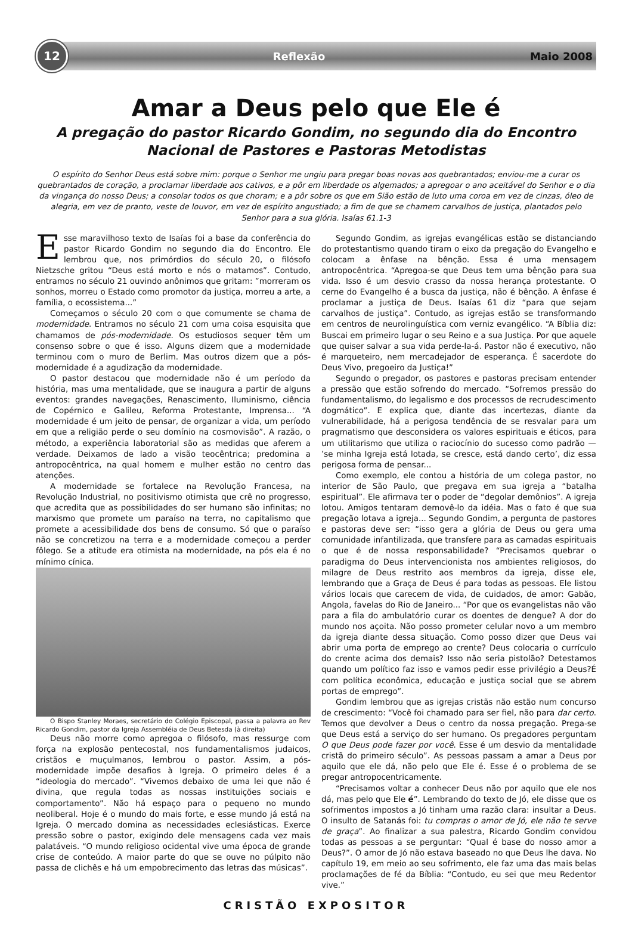12
Reflexão Maio 2008
Amar a Deus pelo que Ele é
A pregação do pastor Ricardo Gondim, no segundo dia do Encontro Nacional de Pastores e Pastoras Metodistas
O espírito do Senhor Deus está sobre mim: porque o Senhor me ungiu para pregar boas novas aos quebrantados; enviou-me a curar os quebrantados de coração, a proclamar liberdade aos cativos, e a pôr em liberdade os algemados; a apregoar o ano aceitável do Senhor e o dia da vingança do nosso Deus; a consolar todos os que choram; e a pôr sobre os que em Sião estão de luto uma coroa em vez de cinzas, óleo de alegria, em vez de pranto, veste de louvor, em vez de espírito angustiado; a fim de que se chamem carvalhos de justiça, plantados pelo Senhor para a sua glória. Isaías 61.1-3
Esse maravilhoso texto de Isaías foi a base da conferência do pastor Ricardo Gondim no segundo dia do Encontro. Ele lembrou que, nos primórdios do século 20, o filósofo Nietzsche gritou “Deus está morto e nós o matamos”. Contudo, entramos no século 21 ouvindo anônimos que gritam: ”morreram os sonhos, morreu o Estado como promotor da justiça, morreu a arte, a família, o ecossistema...”
Começamos o século 20 com o que comumente se chama de modernidade. Entramos no século 21 com uma coisa esquisita que chamamos de pós-modernidade. Os estudiosos sequer têm um consenso sobre o que é isso. Alguns dizem que a modernidade terminou com o muro de Berlim. Mas outros dizem que a pós-modernidade é a agudização da modernidade.
O pastor destacou que modernidade não é um período da história, mas uma mentalidade, que se inaugura a partir de alguns eventos: grandes navegações, Renascimento, Iluminismo, ciência de Copérnico e Galileu, Reforma Protestante, Imprensa... “A modernidade é um jeito de pensar, de organizar a vida, um período em que a religião perde o seu domínio na cosmovisão”. A razão, o método, a experiência laboratorial são as medidas que aferem a verdade. Deixamos de lado a visão teocêntrica; predomina a antropocêntrica, na qual homem e mulher estão no centro das atenções.
A modernidade se fortalece na Revolução Francesa, na Revolução Industrial, no positivismo otimista que crê no progresso, que acredita que as possibilidades do ser humano são infinitas; no marxismo que promete um paraíso na terra, no capitalismo que promete a acessibilidade dos bens de consumo. Só que o paraíso não se concretizou na terra e a modernidade começou a perder fôlego. Se a atitude era otimista na modernidade, na pós ela é no mínimo cínica.
O Bispo Stanley Moraes, secretário do Colégio Episcopal, passa a palavra ao Rev Ricardo Gondim, pastor da Igreja Assembléia de Deus Betesda (à direita)
Deus não morre como apregoa o filósofo, mas ressurge com força na explosão pentecostal, nos fundamentalismos judaicos, cristãos e muçulmanos, lembrou o pastor. Assim, a pós-modernidade impõe desafios à Igreja. O primeiro deles é a “ideologia do mercado”. “Vivemos debaixo de uma lei que não é divina, que regula todas as nossas instituições sociais e comportamento”. Não há espaço para o pequeno no mundo neoliberal. Hoje é o mundo do mais forte, e esse mundo já está na Igreja. O mercado domina as necessidades eclesiásticas. Exerce pressão sobre o pastor, exigindo dele mensagens cada vez mais palatáveis. “O mundo religioso ocidental vive uma época de grande crise de conteúdo. A maior parte do que se ouve no púlpito não passa de clichês e há um empobrecimento das letras das músicas”.
Segundo Gondim, as igrejas evangélicas estão se distanciando do protestantismo quando tiram o eixo da pregação do Evangelho e colocam a ênfase na bênção. Essa é uma mensagem antropocêntrica. “Apregoa-se que Deus tem uma bênção para sua vida. Isso é um desvio crasso da nossa herança protestante. O cerne do Evangelho é a busca da justiça, não é bênção. A ênfase é proclamar a justiça de Deus. Isaías 61 diz “para que sejam carvalhos de justiça”. Contudo, as igrejas estão se transformando em centros de neurolinguística com verniz evangélico. “A Bíblia diz: Buscai em primeiro lugar o seu Reino e a sua Justiça. Por que aquele que quiser salvar a sua vida perde-la-á. Pastor não é executivo, não é marqueteiro, nem mercadejador de esperança. É sacerdote do Deus Vivo, pregoeiro da Justiça!”
Segundo o pregador, os pastores e pastoras precisam entender a pressão que estão sofrendo do mercado. “Sofremos pressão do fundamentalismo, do legalismo e dos processos de recrudescimento dogmático”. E explica que, diante das incertezas, diante da vulnerabilidade, há a perigosa tendência de se resvalar para um pragmatismo que desconsidera os valores espirituais e éticos, para um utilitarismo que utiliza o raciocínio do sucesso como padrão — ’se minha Igreja está lotada, se cresce, está dando certo’, diz essa perigosa forma de pensar...
Como exemplo, ele contou a história de um colega pastor, no interior de São Paulo, que pregava em sua igreja a “batalha espiritual”. Ele afirmava ter o poder de “degolar demônios”. A igreja lotou. Amigos tentaram demovê-lo da idéia. Mas o fato é que sua pregação lotava a igreja... Segundo Gondim, a pergunta de pastores e pastoras deve ser: “isso gera a glória de Deus ou gera uma comunidade infantilizada, que transfere para as camadas espirituais o que é de nossa responsabilidade? “Precisamos quebrar o paradigma do Deus intervencionista nos ambientes religiosos, do milagre de Deus restrito aos membros da igreja, disse ele, lembrando que a Graça de Deus é para todas as pessoas. Ele listou vários locais que carecem de vida, de cuidados, de amor: Gabão, Angola, favelas do Rio de Janeiro... “Por que os evangelistas não vão para a fila do ambulatório curar os doentes de dengue? A dor do mundo nos açoita. Não posso prometer celular novo a um membro da igreja diante dessa situação. Como posso dizer que Deus vai abrir uma porta de emprego ao crente? Deus colocaria o currículo do crente acima dos demais? Isso não seria pistolão? Detestamos quando um político faz isso e vamos pedir esse privilégio a Deus?É com política econômica, educação e justiça social que se abrem portas de emprego”.
Gondim lembrou que as igrejas cristãs não estão num concurso de crescimento: “Você foi chamado para ser fiel, não para dar certo. Temos que devolver a Deus o centro da nossa pregação. Prega-se que Deus está a serviço do ser humano. Os pregadores perguntam O que Deus pode fazer por você. Esse é um desvio da mentalidade cristã do primeiro século”. As pessoas passam a amar a Deus por aquilo que ele dá, não pelo que Ele é. Esse é o problema de se pregar antropocentricamente.
“Precisamos voltar a conhecer Deus não por aquilo que ele nos dá, mas pelo que Ele é”. Lembrando do texto de Jó, ele disse que os sofrimentos impostos a Jó tinham uma razão clara: insultar a Deus. O insulto de Satanás foi: tu compras o amor de Jó, ele não te serve de graça”. Ao finalizar a sua palestra, Ricardo Gondim convidou todas as pessoas a se perguntar: “Qual é base do nosso amor a Deus?”. O amor de Jó não estava baseado no que Deus lhe dava. No capítulo 19, em meio ao seu sofrimento, ele faz uma das mais belas proclamações de fé da Bíblia: “Contudo, eu sei que meu Redentor vive.”
CRISTÃO EXPOSITOR